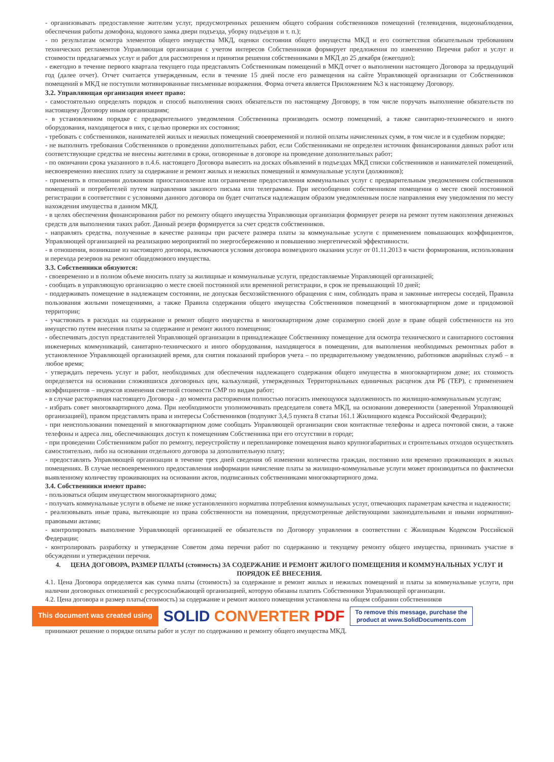- организовывать предоставление жителям услуг, предусмотренных решением общего собрания собственников помещений (телевидения, видеонаблюдения, обеспечения работы домофона, кодового замка двери подъезда, уборку подъездов и т. п.);
- по результатам осмотра элементов общего имущества МКД, оценки состояния общего имущества МКД и его соответствия обязательным требованиям технических регламентов Управляющая организация с учетом интересов Собственников формирует предложения по изменению Перечня работ и услуг и стоимости предлагаемых услуг и работ для рассмотрения и принятия решения собственниками в МКД до 25 декабря (ежегодно);
- ежегодно в течение первого квартала текущего года представлять Собственникам помещений в МКД отчет о выполнении настоящего Договора за предыдущий год (далее отчет). Отчет считается утвержденным, если в течение 15 дней после его размещения на сайте Управляющей организации от Собственников помещений в МКД не поступили мотивированные письменные возражения. Форма отчета является Приложением №3 к настоящему Договору.
3.2. Управляющая организация имеет право:
- самостоятельно определять порядок и способ выполнения своих обязательств по настоящему Договору, в том числе поручать выполнение обязательств по настоящему Договору иным организациям;
- в установленном порядке с предварительного уведомления Собственника производить осмотр помещений, а также санитарно-технического и иного оборудования, находящегося в них, с целью проверки их состояния;
- требовать с собственников, нанимателей жилых и нежилых помещений своевременной и полной оплаты начисленных сумм, в том числе и в судебном порядке;
- не выполнять требования Собственников о проведении дополнительных работ, если Собственниками не определен источник финансирования данных работ или соответствующие средства не внесены жителями в сроки, оговоренные в договоре на проведение дополнительных работ;
- по окончании срока указанного в п.4.6. настоящего Договора вывесить на досках объявлений в подъездах МКД списки собственников и нанимателей помещений, несвоевременно внесших плату за содержание и ремонт жилых и нежилых помещений и коммунальные услуги (должников);
- применять в отношении должников приостановление или ограничение предоставления коммунальных услуг с предварительным уведомлением собственников помещений и потребителей путем направления заказного письма или телеграммы. При несообщении собственником помещения о месте своей постоянной регистрации в соответствии с условиями данного договора он будет считаться надлежащим образом уведомленным после направления ему уведомления по месту нахождения имущества в данном МКД.
- в целях обеспечения финансирования работ по ремонту общего имущества Управляющая организация формирует резерв на ремонт путем накопления денежных средств для выполнения таких работ. Данный резерв формируется за счет средств собственников.
- направлять средства, полученные в качестве разницы при расчете размера платы за коммунальные услуги с применением повышающих коэффициентов, Управляющей организацией на реализацию мероприятий по энергосбережению и повышению энергетической эффективности.
- в отношения, возникшие из настоящего договора, включаются условия договора возмездного оказания услуг от 01.11.2013 в части формирования, использования и перехода резервов на ремонт общедомового имущества.
3.3. Собственники обязуются:
- своевременно и в полном объеме вносить плату за жилищные и коммунальные услуги, предоставляемые Управляющей организацией;
- сообщать в управляющую организацию о месте своей постоянной или временной регистрации, в срок не превышающий 10 дней;
- поддерживать помещение в надлежащем состоянии, не допуская бесхозяйственного обращения с ним, соблюдать права и законные интересы соседей, Правила пользования жилыми помещениями, а также Правила содержания общего имущества Собственников помещений в многоквартирном доме и придомовой территории;
- участвовать в расходах на содержание и ремонт общего имущества в многоквартирном доме соразмерно своей доле в праве общей собственности на это имущество путем внесения платы за содержание и ремонт жилого помещения;
- обеспечивать доступ представителей Управляющей организации в принадлежащее Собственнику помещение для осмотра технического и санитарного состояния инженерных коммуникаций, санитарно-технического и иного оборудования, находящегося в помещении, для выполнения необходимых ремонтных работ в установленное Управляющей организацией время, для снятия показаний приборов учета – по предварительному уведомлению, работников аварийных служб – в любое время;
- утверждать перечень услуг и работ, необходимых для обеспечения надлежащего содержания общего имущества в многоквартирном доме; их стоимость определяется на основании сложившихся договорных цен, калькуляций, утвержденных Территориальных единичных расценок для РБ (ТЕР), с применением коэффициентов – индексов изменения сметной стоимости СМР по видам работ;
- в случае расторжения настоящего Договора - до момента расторжения полностью погасить имеющуюся задолженность по жилищно-коммунальным услугам;
- избрать совет многоквартирного дома. При необходимости уполномочивать председателя совета МКД, на основании доверенности (заверенной Управляющей организацией), правом представлять права и интересы Собственников (подпункт 3,4,5 пункта 8 статьи 161.1 Жилищного кодекса Российской Федерации);
- при неиспользовании помещений в многоквартирном доме сообщать Управляющей организации свои контактные телефоны и адреса почтовой связи, а также телефоны и адреса лиц, обеспечивающих доступ к помещениям Собственника при его отсутствии в городе;
- при проведении Собственником работ по ремонту, переустройству и перепланировке помещения вывоз крупногабаритных и строительных отходов осуществлять самостоятельно, либо на основании отдельного договора за дополнительную плату;
- предоставлять Управляющей организации в течение трех дней сведения об изменении количества граждан, постоянно или временно проживающих в жилых помещениях. В случае несвоевременного предоставления информации начисление платы за жилищно-коммунальные услуги может производиться по фактически выявленному количеству проживающих на основании актов, подписанных собственниками многоквартирного дома.
3.4. Собственники имеют право:
- пользоваться общим имуществом многоквартирного дома;
- получать коммунальные услуги в объеме не ниже установленного норматива потребления коммунальных услуг, отвечающих параметрам качества и надежности;
- реализовывать иные права, вытекающие из права собственности на помещения, предусмотренные действующими законодательными и иными нормативно-правовыми актами;
- контролировать выполнение Управляющей организацией ее обязательств по Договору управления в соответствии с Жилищным Кодексом Российской Федерации;
- контролировать разработку и утверждение Советом дома перечня работ по содержанию и текущему ремонту общего имущества, принимать участие в обсуждении и утверждении перечня.
4. ЦЕНА ДОГОВОРА, РАЗМЕР ПЛАТЫ (стоимость) ЗА СОДЕРЖАНИЕ И РЕМОНТ ЖИЛОГО ПОМЕЩЕНИЯ И КОММУНАЛЬНЫХ УСЛУГ И ПОРЯДОК ЕЁ ВНЕСЕНИЯ.
4.1. Цена Договора определяется как сумма платы (стоимость) за содержание и ремонт жилых и нежилых помещений и платы за коммунальные услуги, при наличии договорных отношений с ресурсоснабжающей организацией, которую обязаны платить Собственники Управляющей организации.
4.2. Цена договора и размер платы(стоимость) за содержание и ремонт жилого помещения установлена на общем собрании собственников
This document was created using SOLID CONVERTER PDF To remove this message, purchase the
product at www.SolidDocuments.com
принимают решение о порядке оплаты работ и услуг по содержанию и ремонту общего имущества МКД.